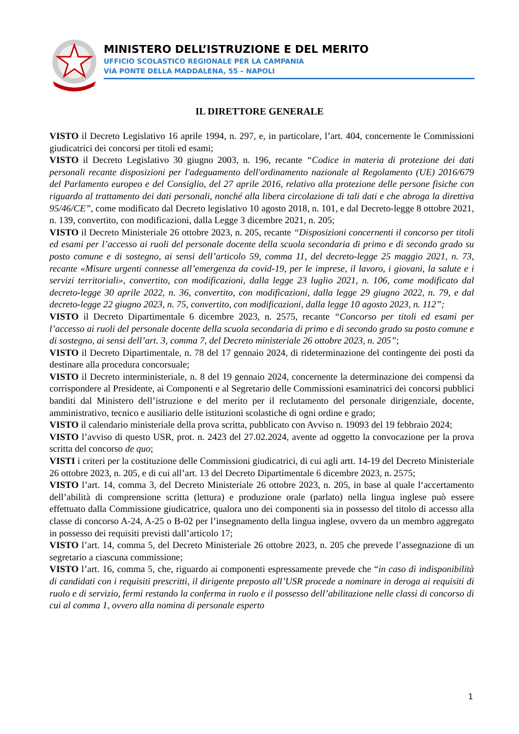MINISTERO DELL’ISTRUZIONE E DEL MERITO
UFFICIO SCOLASTICO REGIONALE PER LA CAMPANIA
VIA PONTE DELLA MADDALENA, 55 – NAPOLI
IL DIRETTORE GENERALE
VISTO il Decreto Legislativo 16 aprile 1994, n. 297, e, in particolare, l’art. 404, concernente le Commissioni giudicatrici dei concorsi per titoli ed esami;
VISTO il Decreto Legislativo 30 giugno 2003, n. 196, recante “Codice in materia di protezione dei dati personali recante disposizioni per l'adeguamento dell'ordinamento nazionale al Regolamento (UE) 2016/679 del Parlamento europeo e del Consiglio, del 27 aprile 2016, relativo alla protezione delle persone fisiche con riguardo al trattamento dei dati personali, nonché alla libera circolazione di tali dati e che abroga la direttiva 95/46/CE”, come modificato dal Decreto legislativo 10 agosto 2018, n. 101, e dal Decreto-legge 8 ottobre 2021, n. 139, convertito, con modificazioni, dalla Legge 3 dicembre 2021, n. 205;
VISTO il Decreto Ministeriale 26 ottobre 2023, n. 205, recante “Disposizioni concernenti il concorso per titoli ed esami per l’accesso ai ruoli del personale docente della scuola secondaria di primo e di secondo grado su posto comune e di sostegno, ai sensi dell’articolo 59, comma 11, del decreto-legge 25 maggio 2021, n. 73, recante «Misure urgenti connesse all’emergenza da covid-19, per le imprese, il lavoro, i giovani, la salute e i servizi territoriali», convertito, con modificazioni, dalla legge 23 luglio 2021, n. 106, come modificato dal decreto-legge 30 aprile 2022, n. 36, convertito, con modificazioni, dalla legge 29 giugno 2022, n. 79, e dal decreto-legge 22 giugno 2023, n. 75, convertito, con modificazioni, dalla legge 10 agosto 2023, n. 112”;
VISTO il Decreto Dipartimentale 6 dicembre 2023, n. 2575, recante “Concorso per titoli ed esami per l’accesso ai ruoli del personale docente della scuola secondaria di primo e di secondo grado su posto comune e di sostegno, ai sensi dell’art. 3, comma 7, del Decreto ministeriale 26 ottobre 2023, n. 205”;
VISTO il Decreto Dipartimentale, n. 78 del 17 gennaio 2024, di rideterminazione del contingente dei posti da destinare alla procedura concorsuale;
VISTO il Decreto interministeriale, n. 8 del 19 gennaio 2024, concernente la determinazione dei compensi da corrispondere al Presidente, ai Componenti e al Segretario delle Commissioni esaminatrici dei concorsi pubblici banditi dal Ministero dell’istruzione e del merito per il reclutamento del personale dirigenziale, docente, amministrativo, tecnico e ausiliario delle istituzioni scolastiche di ogni ordine e grado;
VISTO il calendario ministeriale della prova scritta, pubblicato con Avviso n. 19093 del 19 febbraio 2024;
VISTO l’avviso di questo USR, prot. n. 2423 del 27.02.2024, avente ad oggetto la convocazione per la prova scritta del concorso de quo;
VISTI i criteri per la costituzione delle Commissioni giudicatrici, di cui agli artt. 14-19 del Decreto Ministeriale 26 ottobre 2023, n. 205, e di cui all’art. 13 del Decreto Dipartimentale 6 dicembre 2023, n. 2575;
VISTO l’art. 14, comma 3, del Decreto Ministeriale 26 ottobre 2023, n. 205, in base al quale l‘accertamento dell’abilità di comprensione scritta (lettura) e produzione orale (parlato) nella lingua inglese può essere effettuato dalla Commissione giudicatrice, qualora uno dei componenti sia in possesso del titolo di accesso alla classe di concorso A-24, A-25 o B-02 per l’insegnamento della lingua inglese, ovvero da un membro aggregato in possesso dei requisiti previsti dall’articolo 17;
VISTO l’art. 14, comma 5, del Decreto Ministeriale 26 ottobre 2023, n. 205 che prevede l’assegnazione di un segretario a ciascuna commissione;
VISTO l’art. 16, comma 5, che, riguardo ai componenti espressamente prevede che “in caso di indisponibilità di candidati con i requisiti prescritti, il dirigente preposto all’USR procede a nominare in deroga ai requisiti di ruolo e di servizio, fermi restando la conferma in ruolo e il possesso dell’abilitazione nelle classi di concorso di cui al comma 1, ovvero alla nomina di personale esperto
1